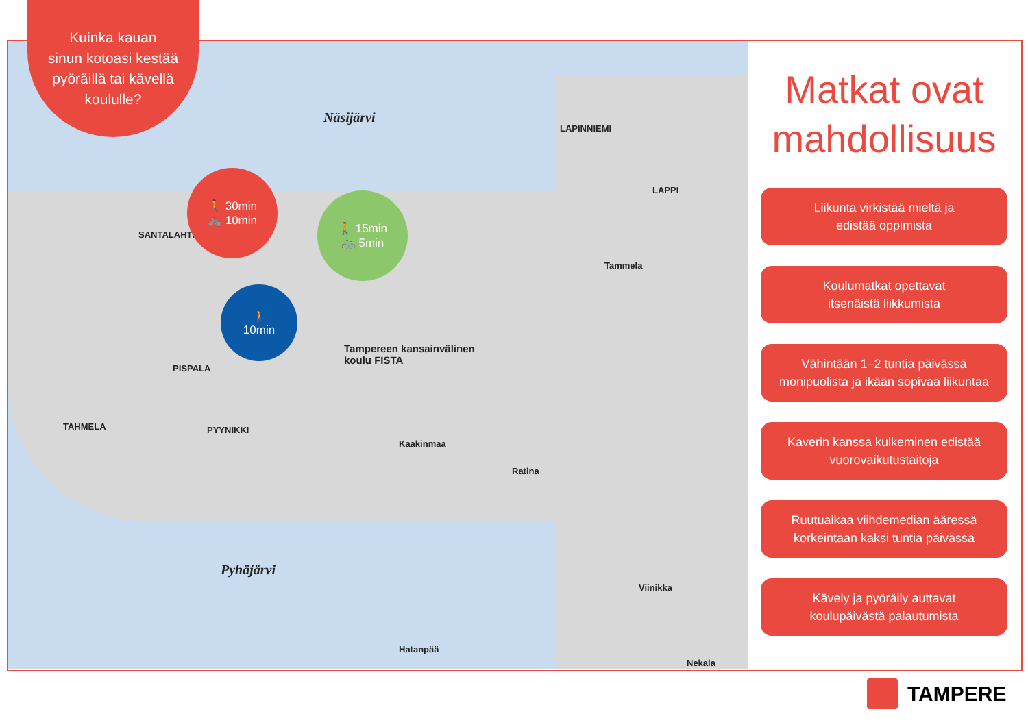Näsijärvi
Pyhäjärvi
LAPINNIEMI
LAPPI
Tampereen kansainvälinen
koulu FISTA
TAHMELA
SANTALAHTI
PISPALA
PYYNIKKI
Kaakinmaa
Ratina
Tammela
Hatanpää
Viinikka
Nekala
Kuinka kauan
sinun kotoasi kestää
pyöräillä tai kävellä
koululle?
🚶 30min
🚲 10min
🚶 15min
🚲 5min
🚶
10min
Matkat ovat mahdollisuus
Liikunta virkistää mieltä ja
edistää oppimista
Koulumatkat opettavat
itsenäistä liikkumista
Vähintään 1–2 tuntia päivässä
monipuolista ja ikään sopivaa liikuntaa
Kaverin kanssa kulkeminen edistää
vuorovaikutustaitoja
Ruutuaikaa viihdemedian ääressä
korkeintaan kaksi tuntia päivässä
Kävely ja pyöräily auttavat
koulupäivästä palautumista
TAMPERE